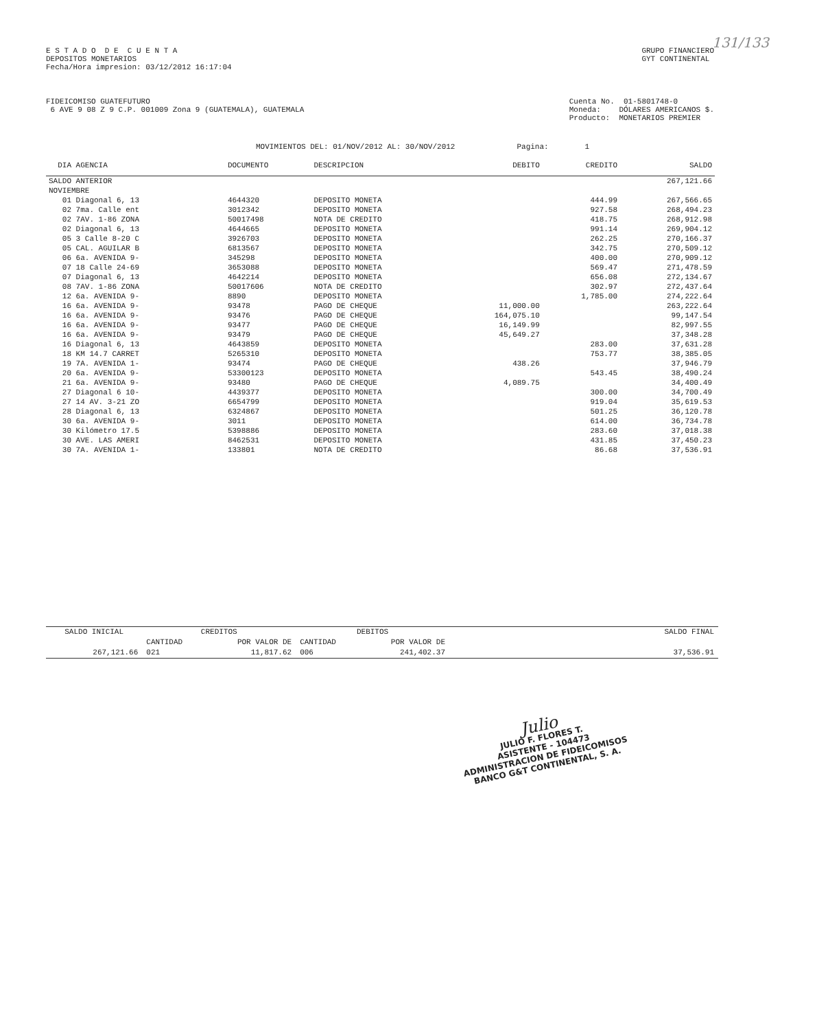131/133
E S T A D O D E C U E N T A
DEPOSITOS MONETARIOS
Fecha/Hora impresion: 03/12/2012 16:17:04
GRUPO FINANCIERO
GYT CONTINENTAL
FIDEICOMISO GUATEFUTURO
6 AVE 9 08 Z 9 C.P. 001009 Zona 9 (GUATEMALA), GUATEMALA
Cuenta No. 01-5801748-0
Moneda: DÓLARES AMERICANOS $.
Producto: MONETARIOS PREMIER
MOVIMIENTOS DEL: 01/NOV/2012 AL: 30/NOV/2012 Pagina: 1
| DIA AGENCIA | DOCUMENTO | DESCRIPCION | DEBITO | CREDITO | SALDO |
| --- | --- | --- | --- | --- | --- |
| SALDO ANTERIOR | | | | | 267,121.66 |
| NOVIEMBRE | | | | | |
| 01 Diagonal 6, 13 | 4644320 | DEPOSITO MONETA | | 444.99 | 267,566.65 |
| 02 7ma. Calle ent | 3012342 | DEPOSITO MONETA | | 927.58 | 268,494.23 |
| 02 7AV. 1-86 ZONA | 50017498 | NOTA DE CREDITO | | 418.75 | 268,912.98 |
| 02 Diagonal 6, 13 | 4644665 | DEPOSITO MONETA | | 991.14 | 269,904.12 |
| 05 3 Calle 8-20 C | 3926703 | DEPOSITO MONETA | | 262.25 | 270,166.37 |
| 05 CAL. AGUILAR B | 6813567 | DEPOSITO MONETA | | 342.75 | 270,509.12 |
| 06 6a. AVENIDA 9- | 345298 | DEPOSITO MONETA | | 400.00 | 270,909.12 |
| 07 18 Calle 24-69 | 3653088 | DEPOSITO MONETA | | 569.47 | 271,478.59 |
| 07 Diagonal 6, 13 | 4642214 | DEPOSITO MONETA | | 656.08 | 272,134.67 |
| 08 7AV. 1-86 ZONA | 50017606 | NOTA DE CREDITO | | 302.97 | 272,437.64 |
| 12 6a. AVENIDA 9- | 8890 | DEPOSITO MONETA | | 1,785.00 | 274,222.64 |
| 16 6a. AVENIDA 9- | 93478 | PAGO DE CHEQUE | 11,000.00 | | 263,222.64 |
| 16 6a. AVENIDA 9- | 93476 | PAGO DE CHEQUE | 164,075.10 | | 99,147.54 |
| 16 6a. AVENIDA 9- | 93477 | PAGO DE CHEQUE | 16,149.99 | | 82,997.55 |
| 16 6a. AVENIDA 9- | 93479 | PAGO DE CHEQUE | 45,649.27 | | 37,348.28 |
| 16 Diagonal 6, 13 | 4643859 | DEPOSITO MONETA | | 283.00 | 37,631.28 |
| 18 KM 14.7 CARRET | 5265310 | DEPOSITO MONETA | | 753.77 | 38,385.05 |
| 19 7A. AVENIDA 1- | 93474 | PAGO DE CHEQUE | 438.26 | | 37,946.79 |
| 20 6a. AVENIDA 9- | 53300123 | DEPOSITO MONETA | | 543.45 | 38,490.24 |
| 21 6a. AVENIDA 9- | 93480 | PAGO DE CHEQUE | 4,089.75 | | 34,400.49 |
| 27 Diagonal 6 10- | 4439377 | DEPOSITO MONETA | | 300.00 | 34,700.49 |
| 27 14 AV. 3-21 ZO | 6654799 | DEPOSITO MONETA | | 919.04 | 35,619.53 |
| 28 Diagonal 6, 13 | 6324867 | DEPOSITO MONETA | | 501.25 | 36,120.78 |
| 30 6a. AVENIDA 9- | 3011 | DEPOSITO MONETA | | 614.00 | 36,734.78 |
| 30 Kilómetro 17.5 | 5398886 | DEPOSITO MONETA | | 283.60 | 37,018.38 |
| 30 AVE. LAS AMERI | 8462531 | DEPOSITO MONETA | | 431.85 | 37,450.23 |
| 30 7A. AVENIDA 1- | 133801 | NOTA DE CREDITO | | 86.68 | 37,536.91 |
| SALDO INICIAL | CREDITOS | | DEBITOS | | SALDO FINAL |
| --- | --- | --- | --- | --- | --- |
| | CANTIDAD | POR VALOR DE | CANTIDAD | POR VALOR DE | |
| 267,121.66 | 021 | 11,817.62 | 006 | 241,402.37 | 37,536.91 |
Julio
JULIO F. FLORES T.
ASISTENTE - 104473
ADMINISTRACION DE FIDEICOMISOS
BANCO G&T CONTINENTAL, S. A.